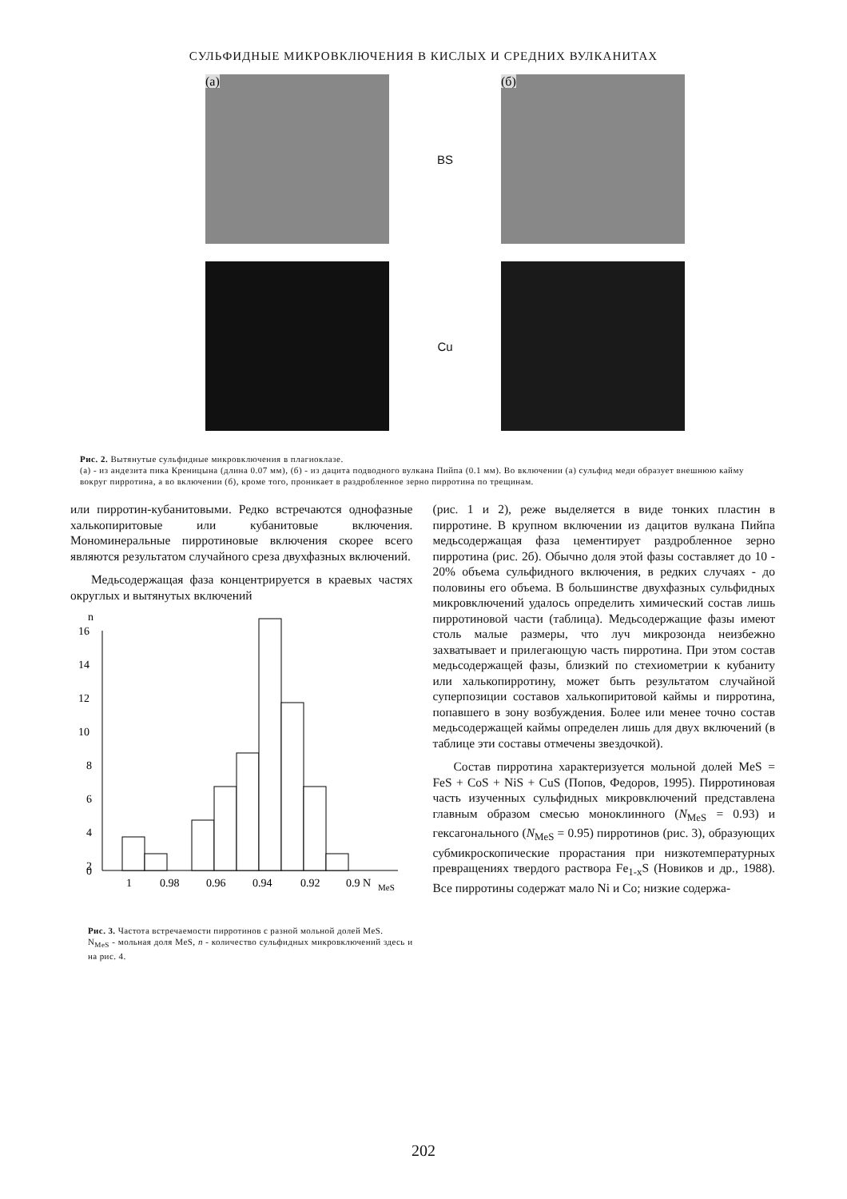СУЛЬФИДНЫЕ МИКРОВКЛЮЧЕНИЯ В КИСЛЫХ И СРЕДНИХ ВУЛКАНИТАХ
(а)
BS
(б)
Cu
Рис. 2. Вытянутые сульфидные микровключения в плагиоклазе.
(а) - из андезита пика Креницына (длина 0.07 мм), (б) - из дацита подводного вулкана Пийпа (0.1 мм). Во включении (а) сульфид меди образует внешнюю кайму вокруг пирротина, а во включении (б), кроме того, проникает в раздробленное зерно пирротина по трещинам.
или пирротин-кубанитовыми. Редко встречаются однофазные халькопиритовые или кубанитовые включения. Мономинеральные пирротиновые включения скорее всего являются результатом случайного среза двухфазных включений.
Медьсодержащая фаза концентрируется в краевых частях округлых и вытянутых включений
n
16
14
12
10
8
6
4
2
0
1
0.98
0.96
0.94
0.92
0.9 N
MeS
Рис. 3. Частота встречаемости пирротинов с разной мольной долей MeS.
N<sub>MeS</sub> - мольная доля MeS, n - количество сульфидных микровключений здесь и на рис. 4.
(рис. 1 и 2), реже выделяется в виде тонких пластин в пирротине. В крупном включении из дацитов вулкана Пийпа медьсодержащая фаза цементирует раздробленное зерно пирротина (рис. 2б). Обычно доля этой фазы составляет до 10 - 20% объема сульфидного включения, в редких случаях - до половины его объема. В большинстве двухфазных сульфидных микровключений удалось определить химический состав лишь пирротиновой части (таблица). Медьсодержащие фазы имеют столь малые размеры, что луч микрозонда неизбежно захватывает и прилегающую часть пирротина. При этом состав медьсодержащей фазы, близкий по стехиометрии к кубаниту или халькопирротину, может быть результатом случайной суперпозиции составов халькопиритовой каймы и пирротина, попавшего в зону возбуждения. Более или менее точно состав медьсодержащей каймы определен лишь для двух включений (в таблице эти составы отмечены звездочкой).
Состав пирротина характеризуется мольной долей MeS = FeS + CoS + NiS + CuS (Попов, Федоров, 1995). Пирротиновая часть изученных сульфидных микровключений представлена главным образом смесью моноклинного (N<sub>MeS</sub> = 0.93) и гексагонального (N<sub>MeS</sub> = 0.95) пирротинов (рис. 3), образующих субмикроскопические прорастания при низкотемпературных превращениях твердого раствора Fe<sub>1-x</sub>S (Новиков и др., 1988). Все пирротины содержат мало Ni и Co; низкие содержа-
202